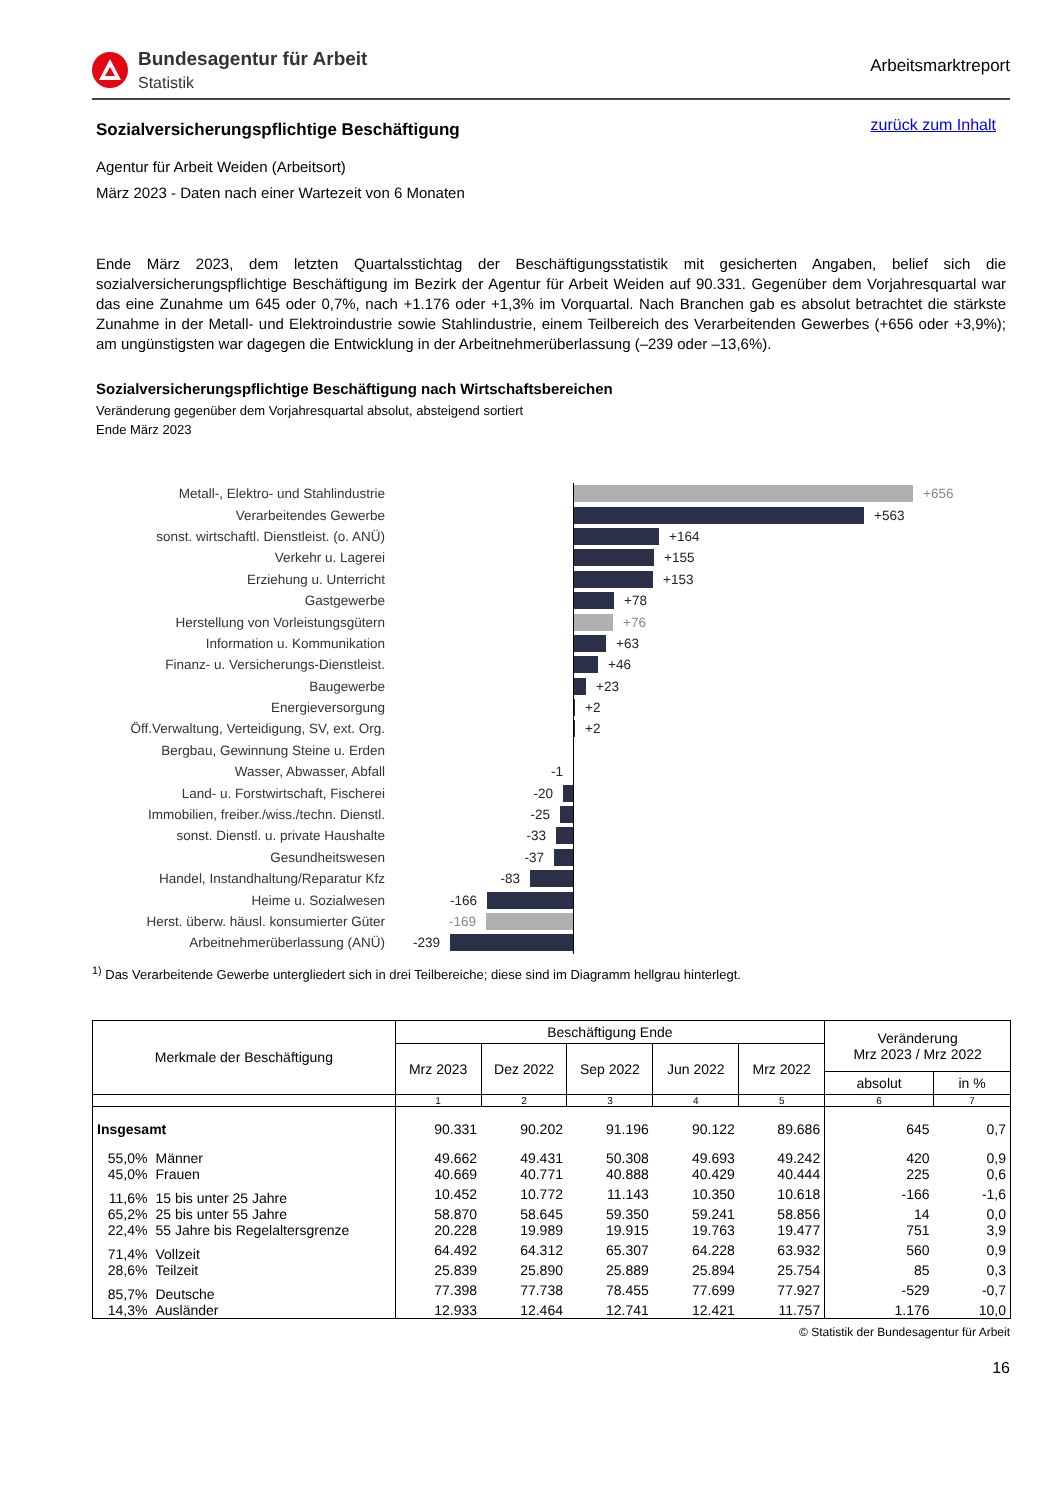Bundesagentur für Arbeit
Statistik
Arbeitsmarktreport
zurück zum Inhalt
Sozialversicherungspflichtige Beschäftigung
Agentur für Arbeit Weiden (Arbeitsort)
März 2023 - Daten nach einer Wartezeit von 6 Monaten
Ende März 2023, dem letzten Quartalsstichtag der Beschäftigungsstatistik mit gesicherten Angaben, belief sich die sozialversicherungspflichtige Beschäftigung im Bezirk der Agentur für Arbeit Weiden auf 90.331. Gegenüber dem Vorjahresquartal war das eine Zunahme um 645 oder 0,7%, nach +1.176 oder +1,3% im Vorquartal. Nach Branchen gab es absolut betrachtet die stärkste Zunahme in der Metall- und Elektroindustrie sowie Stahlindustrie, einem Teilbereich des Verarbeitenden Gewerbes (+656 oder +3,9%); am ungünstigsten war dagegen die Entwicklung in der Arbeitnehmerüberlassung (–239 oder –13,6%).
Sozialversicherungspflichtige Beschäftigung nach Wirtschaftsbereichen
Veränderung gegenüber dem Vorjahresquartal absolut, absteigend sortiert
Ende März 2023
Metall-, Elektro- und Stahlindustrie
+656
Verarbeitendes Gewerbe
+563
sonst. wirtschaftl. Dienstleist. (o. ANÜ)
+164
Verkehr u. Lagerei
+155
Erziehung u. Unterricht
+153
Gastgewerbe
+78
Herstellung von Vorleistungsgütern
+76
Information u. Kommunikation
+63
Finanz- u. Versicherungs-Dienstleist.
+46
Baugewerbe
+23
Energieversorgung
+2
Öff.Verwaltung, Verteidigung, SV, ext. Org.
+2
Bergbau, Gewinnung Steine u. Erden
Wasser, Abwasser, Abfall
-1
Land- u. Forstwirtschaft, Fischerei
-20
Immobilien, freiber./wiss./techn. Dienstl.
-25
sonst. Dienstl. u. private Haushalte
-33
Gesundheitswesen
-37
Handel, Instandhaltung/Reparatur Kfz
-83
Heime u. Sozialwesen
-166
Herst. überw. häusl. konsumierter Güter
-169
Arbeitnehmerüberlassung (ANÜ)
-239
<sup>1)</sup> Das Verarbeitende Gewerbe untergliedert sich in drei Teilbereiche; diese sind im Diagramm hellgrau hinterlegt.
| Merkmale der Beschäftigung | | Beschäftigung Ende | | | | | Veränderung Mrz 2023 / Mrz 2022 | |
| --- | --- | --- | --- | --- | --- | --- | --- | --- |
| | | Mrz 2023 | Dez 2022 | Sep 2022 | Jun 2022 | Mrz 2022 | | |
| | | | | | | | absolut | in % |
| | | 1 | 2 | 3 | 4 | 5 | 6 | 7 |
| Insgesamt | | 90.331 | 90.202 | 91.196 | 90.122 | 89.686 | 645 | 0,7 |
| 55,0% | Männer | 49.662 | 49.431 | 50.308 | 49.693 | 49.242 | 420 | 0,9 |
| 45,0% | Frauen | 40.669 | 40.771 | 40.888 | 40.429 | 40.444 | 225 | 0,6 |
| 11,6% | 15 bis unter 25 Jahre | 10.452 | 10.772 | 11.143 | 10.350 | 10.618 | -166 | -1,6 |
| 65,2% | 25 bis unter 55 Jahre | 58.870 | 58.645 | 59.350 | 59.241 | 58.856 | 14 | 0,0 |
| 22,4% | 55 Jahre bis Regelaltersgrenze | 20.228 | 19.989 | 19.915 | 19.763 | 19.477 | 751 | 3,9 |
| 71,4% | Vollzeit | 64.492 | 64.312 | 65.307 | 64.228 | 63.932 | 560 | 0,9 |
| 28,6% | Teilzeit | 25.839 | 25.890 | 25.889 | 25.894 | 25.754 | 85 | 0,3 |
| 85,7% | Deutsche | 77.398 | 77.738 | 78.455 | 77.699 | 77.927 | -529 | -0,7 |
| 14,3% | Ausländer | 12.933 | 12.464 | 12.741 | 12.421 | 11.757 | 1.176 | 10,0 |
© Statistik der Bundesagentur für Arbeit
16